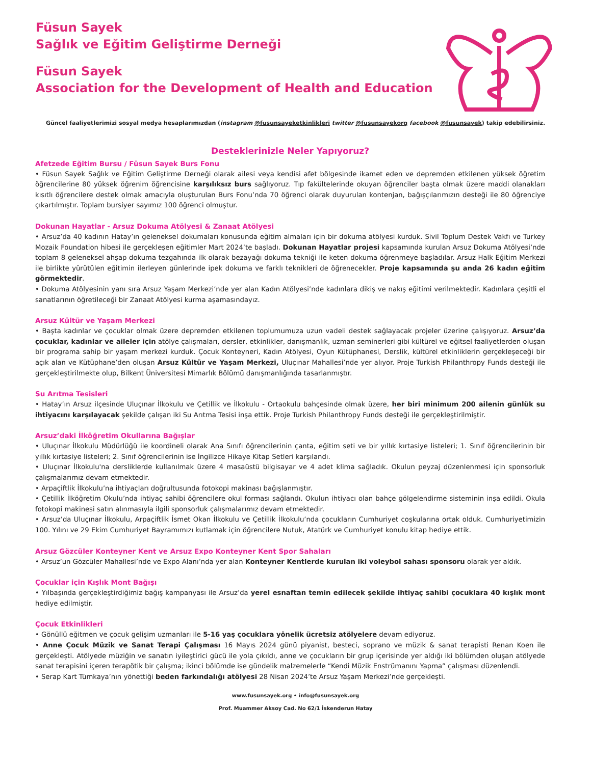Füsun Sayek
Sağlık ve Eğitim Geliştirme Derneği
Füsun Sayek
Association for the Development of Health and Education
Güncel faaliyetlerimizi sosyal medya hesaplarımızdan (instagram @fusunsayeketkinlikleri twitter @fusunsayekorg facebook @fusunsayek) takip edebilirsiniz.
Desteklerinizle Neler Yapıyoruz?
Afetzede Eğitim Bursu / Füsun Sayek Burs Fonu
• Füsun Sayek Sağlık ve Eğitim Geliştirme Derneği olarak ailesi veya kendisi afet bölgesinde ikamet eden ve depremden etkilenen yüksek öğretim öğrencilerine 80 yüksek öğrenim öğrencisine karşılıksız burs sağlıyoruz. Tıp fakültelerinde okuyan öğrenciler başta olmak üzere maddi olanakları kısıtlı öğrencilere destek olmak amacıyla oluşturulan Burs Fonu’nda 70 öğrenci olarak duyurulan kontenjan, bağışçılarımızın desteği ile 80 öğrenciye çıkartılmıştır. Toplam bursiyer sayımız 100 öğrenci olmuştur.
Dokunan Hayatlar - Arsuz Dokuma Atölyesi & Zanaat Atölyesi
• Arsuz’da 40 kadının Hatay’ın geleneksel dokumaları konusunda eğitim almaları için bir dokuma atölyesi kurduk. Sivil Toplum Destek Vakfı ve Turkey Mozaik Foundation hibesi ile gerçekleşen eğitimler Mart 2024’te başladı. Dokunan Hayatlar projesi kapsamında kurulan Arsuz Dokuma Atölyesi’nde toplam 8 geleneksel ahşap dokuma tezgahında ilk olarak bezayağı dokuma tekniği ile keten dokuma öğrenmeye başladılar. Arsuz Halk Eğitim Merkezi ile birlikte yürütülen eğitimin ilerleyen günlerinde ipek dokuma ve farklı teknikleri de öğrenecekler. Proje kapsamında şu anda 26 kadın eğitim görmektedir.
• Dokuma Atölyesinin yanı sıra Arsuz Yaşam Merkezi’nde yer alan Kadın Atölyesi’nde kadınlara dikiş ve nakış eğitimi verilmektedir. Kadınlara çeşitli el sanatlarının öğretileceği bir Zanaat Atölyesi kurma aşamasındayız.
Arsuz Kültür ve Yaşam Merkezi
• Başta kadınlar ve çocuklar olmak üzere depremden etkilenen toplumumuza uzun vadeli destek sağlayacak projeler üzerine çalışıyoruz. Arsuz’da çocuklar, kadınlar ve aileler için atölye çalışmaları, dersler, etkinlikler, danışmanlık, uzman seminerleri gibi kültürel ve eğitsel faaliyetlerden oluşan bir programa sahip bir yaşam merkezi kurduk. Çocuk Konteyneri, Kadın Atölyesi, Oyun Kütüphanesi, Derslik, kültürel etkinliklerin gerçekleşeceği bir açık alan ve Kütüphane’den oluşan Arsuz Kültür ve Yaşam Merkezi, Uluçınar Mahallesi’nde yer alıyor. Proje Turkish Philanthropy Funds desteği ile gerçekleştirilmekte olup, Bilkent Üniversitesi Mimarlık Bölümü danışmanlığında tasarlanmıştır.
Su Arıtma Tesisleri
• Hatay’ın Arsuz ilçesinde Uluçınar İlkokulu ve Çetillik ve İlkokulu - Ortaokulu bahçesinde olmak üzere, her biri minimum 200 ailenin günlük su ihtiyacını karşılayacak şekilde çalışan iki Su Arıtma Tesisi inşa ettik. Proje Turkish Philanthropy Funds desteği ile gerçekleştirilmiştir.
Arsuz’daki İlköğretim Okullarına Bağışlar
• Uluçınar İlkokulu Müdürlüğü ile koordineli olarak Ana Sınıfı öğrencilerinin çanta, eğitim seti ve bir yıllık kırtasiye listeleri; 1. Sınıf öğrencilerinin bir yıllık kırtasiye listeleri; 2. Sınıf öğrencilerinin ise İngilizce Hikaye Kitap Setleri karşılandı.
• Uluçınar İlkokulu'na dersliklerde kullanılmak üzere 4 masaüstü bilgisayar ve 4 adet klima sağladık. Okulun peyzaj düzenlenmesi için sponsorluk çalışmalarımız devam etmektedir.
• Arpaçiftlik İlkokulu’na ihtiyaçları doğrultusunda fotokopi makinası bağışlanmıştır.
• Çetillik İlköğretim Okulu’nda ihtiyaç sahibi öğrencilere okul forması sağlandı. Okulun ihtiyacı olan bahçe gölgelendirme sisteminin inşa edildi. Okula fotokopi makinesi satın alınmasıyla ilgili sponsorluk çalışmalarımız devam etmektedir.
• Arsuz’da Uluçınar İlkokulu, Arpaçiftlik İsmet Okan İlkokulu ve Çetillik İlkokulu’nda çocukların Cumhuriyet coşkularına ortak olduk. Cumhuriyetimizin 100. Yılını ve 29 Ekim Cumhuriyet Bayramımızı kutlamak için öğrencilere Nutuk, Atatürk ve Cumhuriyet konulu kitap hediye ettik.
Arsuz Gözcüler Konteyner Kent ve Arsuz Expo Konteyner Kent Spor Sahaları
• Arsuz’un Gözcüler Mahallesi’nde ve Expo Alanı’nda yer alan Konteyner Kentlerde kurulan iki voleybol sahası sponsoru olarak yer aldık.
Çocuklar için Kışlık Mont Bağışı
• Yılbaşında gerçekleştirdiğimiz bağış kampanyası ile Arsuz’da yerel esnaftan temin edilecek şekilde ihtiyaç sahibi çocuklara 40 kışlık mont hediye edilmiştir.
Çocuk Etkinlikleri
• Gönüllü eğitmen ve çocuk gelişim uzmanları ile 5-16 yaş çocuklara yönelik ücretsiz atölyelere devam ediyoruz.
• Anne Çocuk Müzik ve Sanat Terapi Çalışması 16 Mayıs 2024 günü piyanist, besteci, soprano ve müzik & sanat terapisti Renan Koen ile gerçekleşti. Atölyede müziğin ve sanatın iyileştirici gücü ile yola çıkıldı, anne ve çocukların bir grup içerisinde yer aldığı iki bölümden oluşan atölyede sanat terapisini içeren terapötik bir çalışma; ikinci bölümde ise gündelik malzemelerle “Kendi Müzik Enstrümanını Yapma” çalışması düzenlendi.
• Serap Kart Tümkaya’nın yönettiği beden farkındalığı atölyesi 28 Nisan 2024’te Arsuz Yaşam Merkezi’nde gerçekleşti.
www.fusunsayek.org • info@fusunsayek.org
Prof. Muammer Aksoy Cad. No 62/1 İskenderun Hatay